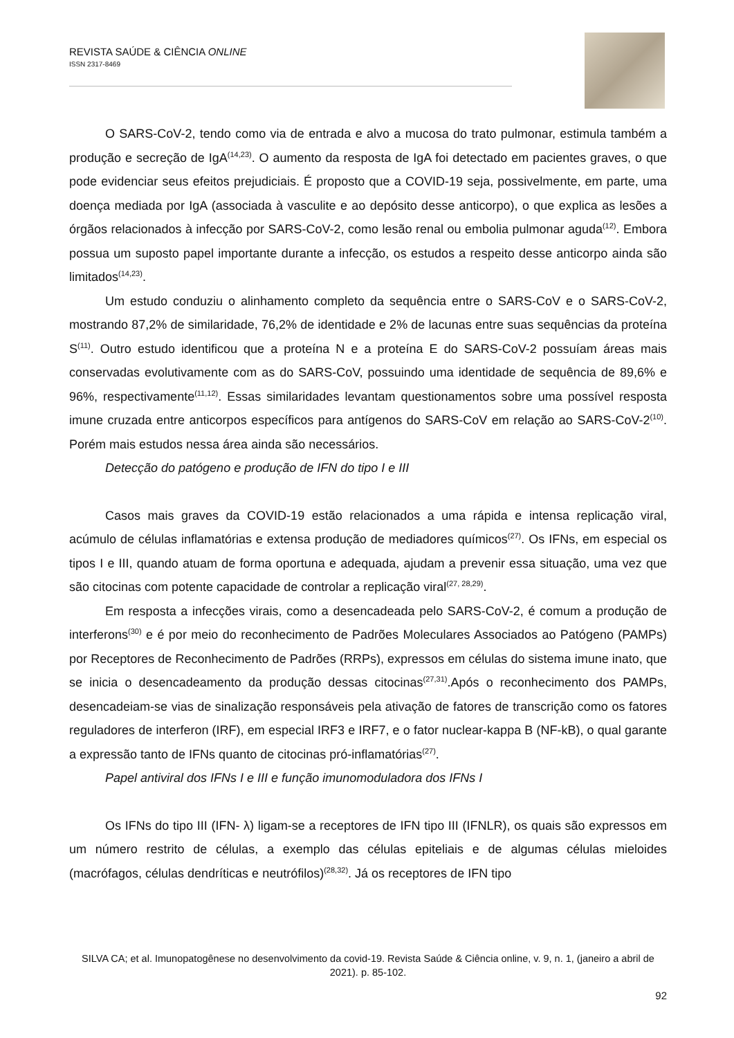REVISTA SAÚDE & CIÊNCIA ONLINE
ISSN 2317-8469
O SARS-CoV-2, tendo como via de entrada e alvo a mucosa do trato pulmonar, estimula também a produção e secreção de IgA<sup>(14,23)</sup>. O aumento da resposta de IgA foi detectado em pacientes graves, o que pode evidenciar seus efeitos prejudiciais. É proposto que a COVID-19 seja, possivelmente, em parte, uma doença mediada por IgA (associada à vasculite e ao depósito desse anticorpo), o que explica as lesões a órgãos relacionados à infecção por SARS-CoV-2, como lesão renal ou embolia pulmonar aguda<sup>(12)</sup>. Embora possua um suposto papel importante durante a infecção, os estudos a respeito desse anticorpo ainda são limitados<sup>(14,23)</sup>.
Um estudo conduziu o alinhamento completo da sequência entre o SARS-CoV e o SARS-CoV-2, mostrando 87,2% de similaridade, 76,2% de identidade e 2% de lacunas entre suas sequências da proteína S<sup>(11)</sup>. Outro estudo identificou que a proteína N e a proteína E do SARS-CoV-2 possuíam áreas mais conservadas evolutivamente com as do SARS-CoV, possuindo uma identidade de sequência de 89,6% e 96%, respectivamente<sup>(11,12)</sup>. Essas similaridades levantam questionamentos sobre uma possível resposta imune cruzada entre anticorpos específicos para antígenos do SARS-CoV em relação ao SARS-CoV-2<sup>(10)</sup>. Porém mais estudos nessa área ainda são necessários.
Detecção do patógeno e produção de IFN do tipo I e III
Casos mais graves da COVID-19 estão relacionados a uma rápida e intensa replicação viral, acúmulo de células inflamatórias e extensa produção de mediadores químicos<sup>(27)</sup>. Os IFNs, em especial os tipos I e III, quando atuam de forma oportuna e adequada, ajudam a prevenir essa situação, uma vez que são citocinas com potente capacidade de controlar a replicação viral<sup>(27, 28,29)</sup>.
Em resposta a infecções virais, como a desencadeada pelo SARS-CoV-2, é comum a produção de interferons<sup>(30)</sup> e é por meio do reconhecimento de Padrões Moleculares Associados ao Patógeno (PAMPs) por Receptores de Reconhecimento de Padrões (RRPs), expressos em células do sistema imune inato, que se inicia o desencadeamento da produção dessas citocinas<sup>(27,31)</sup>.Após o reconhecimento dos PAMPs, desencadeiam-se vias de sinalização responsáveis pela ativação de fatores de transcrição como os fatores reguladores de interferon (IRF), em especial IRF3 e IRF7, e o fator nuclear-kappa B (NF-kB), o qual garante a expressão tanto de IFNs quanto de citocinas pró-inflamatórias<sup>(27)</sup>.
Papel antiviral dos IFNs I e III e função imunomoduladora dos IFNs I
Os IFNs do tipo III (IFN- λ) ligam-se a receptores de IFN tipo III (IFNLR), os quais são expressos em um número restrito de células, a exemplo das células epiteliais e de algumas células mieloides (macrófagos, células dendríticas e neutrófilos)<sup>(28,32)</sup>. Já os receptores de IFN tipo
SILVA CA; et al. Imunopatogênese no desenvolvimento da covid-19. Revista Saúde & Ciência online, v. 9, n. 1, (janeiro a abril de 2021). p. 85-102.
92